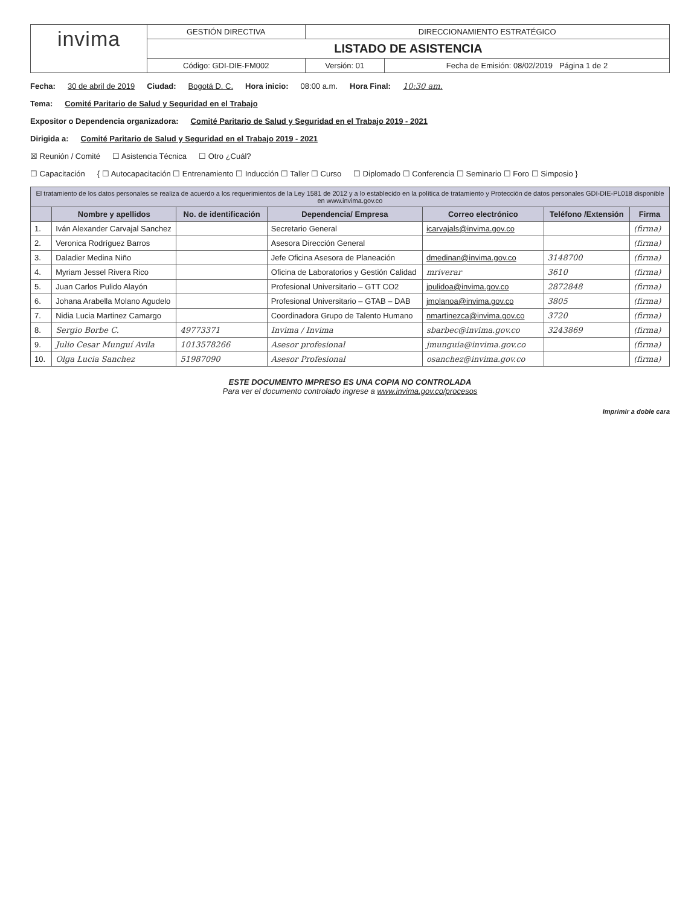| invima | GESTIÓN DIRECTIVA | DIRECCIONAMIENTO ESTRATÉGICO | |
| | LISTADO DE ASISTENCIA | | |
| | Código: GDI-DIE-FM002 | Versión: 01 | Fecha de Emisión: 08/02/2019 Página 1 de 2 |
Fecha: 30 de abril de 2019 Ciudad: Bogotá D. C. Hora inicio: 08:00 a.m. Hora Final: 10:30 am.
Tema: Comité Paritario de Salud y Seguridad en el Trabajo
Expositor o Dependencia organizadora: Comité Paritario de Salud y Seguridad en el Trabajo 2019 - 2021
Dirigida a: Comité Paritario de Salud y Seguridad en el Trabajo 2019 - 2021
☒ Reunión / Comité ☐ Asistencia Técnica ☐ Otro ¿Cuál?
☐ Capacitación { ☐ Autocapacitación ☐ Entrenamiento ☐ Inducción ☐ Taller ☐ Curso ☐ Diplomado ☐ Conferencia ☐ Seminario ☐ Foro ☐ Simposio }
| El tratamiento de los datos personales se realiza de acuerdo a los requerimientos de la Ley 1581 de 2012 y a lo establecido en la política de tratamiento y Protección de datos personales GDI-DIE-PL018 disponible en www.invima.gov.co | | | | | | |
| | Nombre y apellidos | No. de identificación | Dependencia/ Empresa | Correo electrónico | Teléfono /Extensión | Firma |
| 1. | Iván Alexander Carvajal Sanchez | | Secretario General | icarvajals@invima.gov.co | | (firma) |
| 2. | Veronica Rodríguez Barros | | Asesora Dirección General | | | (firma) |
| 3. | Daladier Medina Niño | | Jefe Oficina Asesora de Planeación | dmedinan@invima.gov.co | 3148700 | (firma) |
| 4. | Myriam Jessel Rivera Rico | | Oficina de Laboratorios y Gestión Calidad | mriverar | 3610 | (firma) |
| 5. | Juan Carlos Pulido Alayón | | Profesional Universitario – GTT CO2 | jpulidoa@invima.gov.co | 2872848 | (firma) |
| 6. | Johana Arabella Molano Agudelo | | Profesional Universitario – GTAB – DAB | jmolanoa@invima.gov.co | 3805 | (firma) |
| 7. | Nidia Lucia Martinez Camargo | | Coordinadora Grupo de Talento Humano | nmartinezca@invima.gov.co | 3720 | (firma) |
| 8. | Sergio Borbe C. | 49773371 | Invima / Invima | sbarbec@invima.gov.co | 3243869 | (firma) |
| 9. | Julio Cesar Munguí Avila | 1013578266 | Asesor profesional | jmunguia@invima.gov.co | | (firma) |
| 10. | Olga Lucia Sanchez | 51987090 | Asesor Profesional | osanchez@invima.gov.co | | (firma) |
ESTE DOCUMENTO IMPRESO ES UNA COPIA NO CONTROLADA
Para ver el documento controlado ingrese a www.invima.gov.co/procesos
Imprimir a doble cara